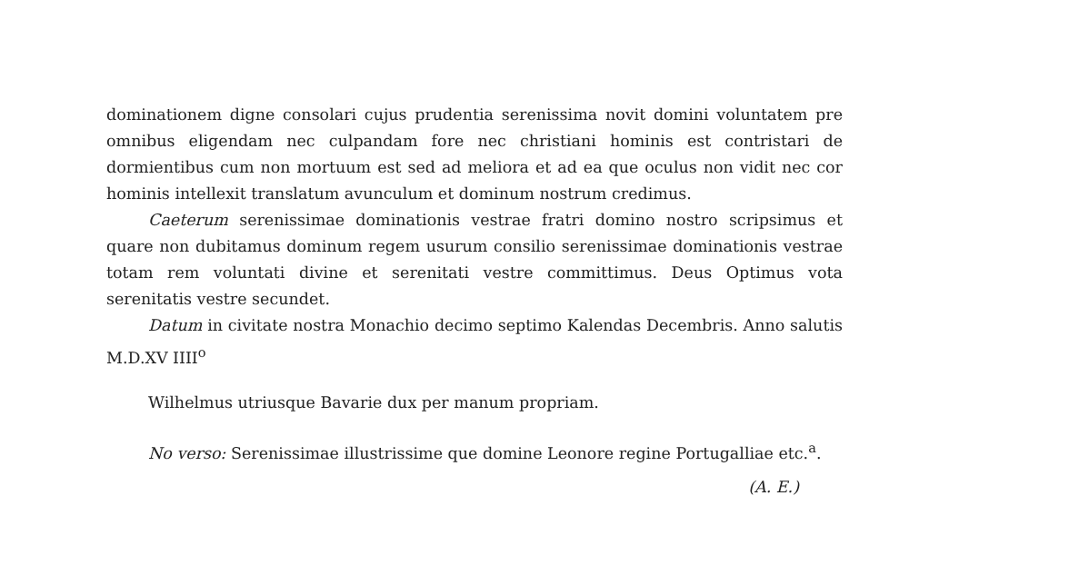dominationem digne consolari cujus prudentia serenissima novit domini voluntatem pre omnibus eligendam nec culpandam fore nec christiani hominis est contristari de dormientibus cum non mortuum est sed ad meliora et ad ea que oculus non vidit nec cor hominis intellexit translatum avunculum et dominum nostrum credimus.
Caeterum serenissimae dominationis vestrae fratri domino nostro scripsimus et quare non dubitamus dominum regem usurum consilio serenissimae dominationis vestrae totam rem voluntati divine et serenitati vestre committimus. Deus Optimus vota serenitatis vestre secundet.
Datum in civitate nostra Monachio decimo septimo Kalendas Decembris. Anno salutis M.D.XV IIII<sup>o</sup>
Wilhelmus utriusque Bavarie dux per manum propriam.
No verso: Serenissimae illustrissime que domine Leonore regine Portugalliae etc.<sup>a</sup>.
(A. E.)